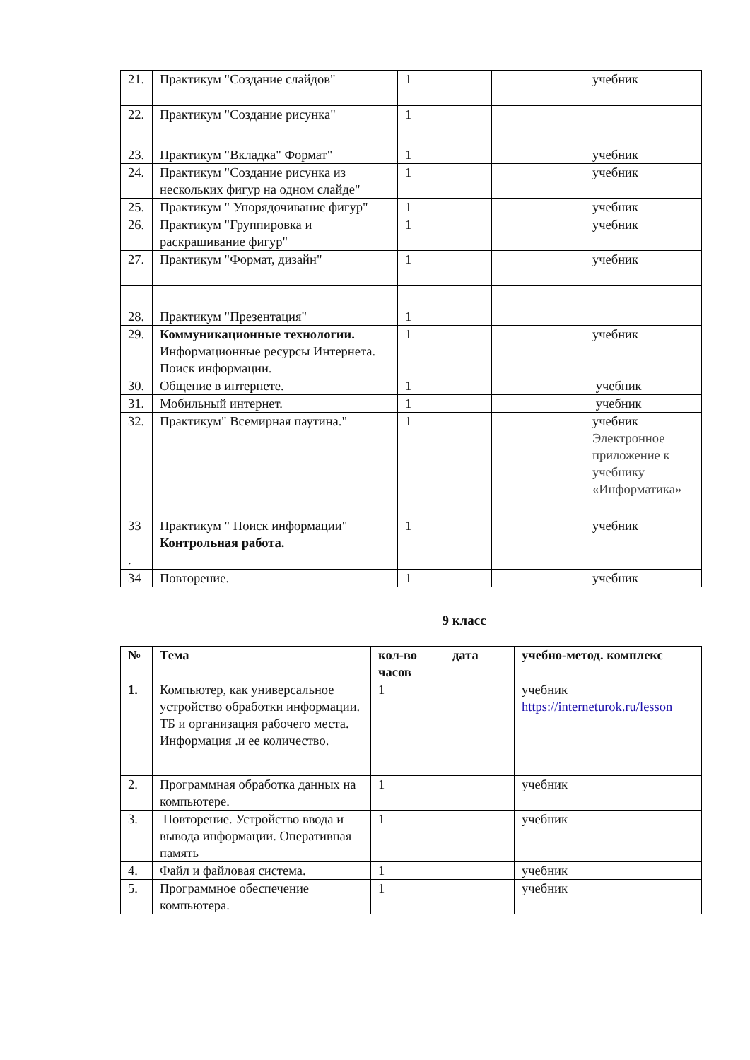| 21. | Практикум "Создание слайдов" | 1 | | учебник |
| 22. | Практикум "Создание рисунка" | 1 | | |
| 23. | Практикум "Вкладка" Формат" | 1 | | учебник |
| 24. | Практикум "Создание рисунка из нескольких фигур на одном слайде" | 1 | | учебник |
| 25. | Практикум " Упорядочивание фигур" | 1 | | учебник |
| 26. | Практикум "Группировка и раскрашивание фигур" | 1 | | учебник |
| 27. | Практикум "Формат, дизайн" | 1 | | учебник |
| 28. | Практикум "Презентация" | 1 | | |
| 29. | Коммуникационные технологии. Информационные ресурсы Интернета. Поиск информации. | 1 | | учебник |
| 30. | Общение в интернете. | 1 | | учебник |
| 31. | Мобильный интернет. | 1 | | учебник |
| 32. | Практикум" Всемирная паутина." | 1 | | учебник Электронное приложение к учебнику «Информатика» |
| 33 . | Практикум " Поиск информации" Контрольная работа. | 1 | | учебник |
| 34 | Повторение. | 1 | | учебник |
9 класс
| № | Тема | кол-во часов | дата | учебно-метод. комплекс |
| --- | --- | --- | --- | --- |
| 1. | Компьютер, как универсальное устройство обработки информации. ТБ и организация рабочего места. Информация .и ее количество. | 1 | | учебник https://interneturok.ru/lesson |
| 2. | Программная обработка данных на компьютере. | 1 | | учебник |
| 3. | Повторение. Устройство ввода и вывода информации. Оперативная память | 1 | | учебник |
| 4. | Файл и файловая система. | 1 | | учебник |
| 5. | Программное обеспечение компьютера. | 1 | | учебник |